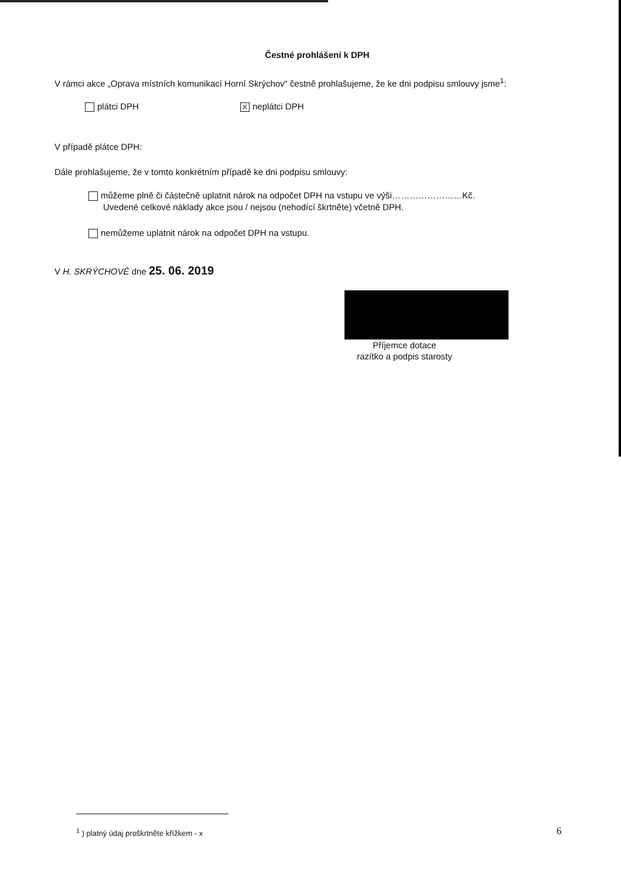Čestné prohlášení k DPH
V rámci akce „Oprava místních komunikací Horní Skrýchov“ čestně prohlašujeme, že ke dni podpisu smlouvy jsme<sup>1</sup>:
plátci DPH
Xneplátci DPH
V případě plátce DPH:
Dále prohlašujeme, že v tomto konkrétním případě ke dni podpisu smlouvy:
můžeme plně či částečně uplatnit nárok na odpočet DPH na vstupu ve výši……………………Kč.
Uvedené celkové náklady akce jsou / nejsou (nehodící škrtněte) včetně DPH.
nemůžeme uplatnit nárok na odpočet DPH na vstupu.
V H. SKRÝCHOVĚ dne 25. 06. 2019
Příjemce dotace
razítko a podpis starosty
<sup>1</sup> ) platný údaj proškrtněte křížkem - x
6